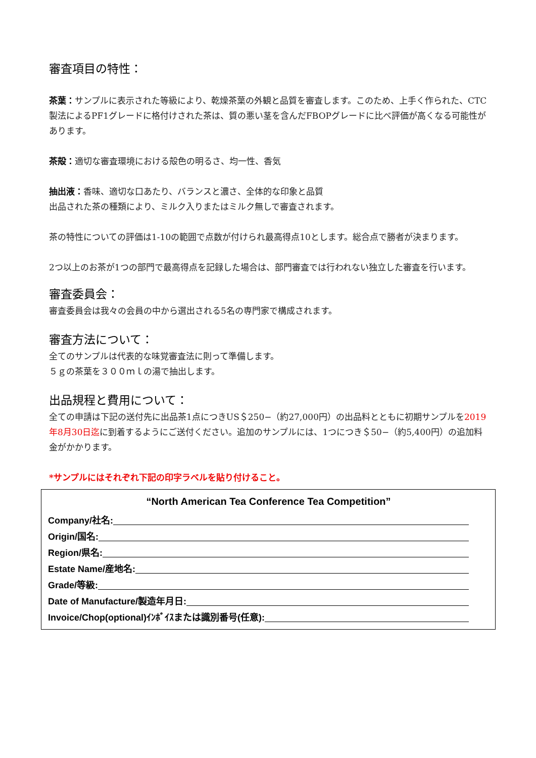審査項目の特性：
茶葉：サンプルに表示された等級により、乾燥茶葉の外観と品質を審査します。このため、上手く作られた、CTC製法によるPF1グレードに格付けされた茶は、質の悪い茎を含んだFBOPグレードに比べ評価が高くなる可能性があります。
茶殻：適切な審査環境における殻色の明るさ、均一性、香気
抽出液：香味、適切な口あたり、バランスと濃さ、全体的な印象と品質
出品された茶の種類により、ミルク入りまたはミルク無しで審査されます。
茶の特性についての評価は1-10の範囲で点数が付けられ最高得点10とします。総合点で勝者が決まります。
2つ以上のお茶が1つの部門で最高得点を記録した場合は、部門審査では行われない独立した審査を行います。
審査委員会：
審査委員会は我々の会員の中から選出される5名の専門家で構成されます。
審査方法について：
全てのサンプルは代表的な味覚審査法に則って準備します。
５ｇの茶葉を３００ｍｌの湯で抽出します。
出品規程と費用について：
全ての申請は下記の送付先に出品茶1点につきUS＄250−（約27,000円）の出品料とともに初期サンプルを2019年8月30日迄に到着するようにご送付ください。追加のサンプルには、1つにつき＄50−（約5,400円）の追加料金がかかります。
*サンプルにはそれぞれ下記の印字ラベルを貼り付けること。
“North American Tea Conference Tea Competition”
Company/社名:
Origin/国名:
Region/県名:
Estate Name/産地名:
Grade/等級:
Date of Manufacture/製造年月日:
Invoice/Chop(optional)ｲﾝﾎﾞｲｽまたは識別番号(任意):